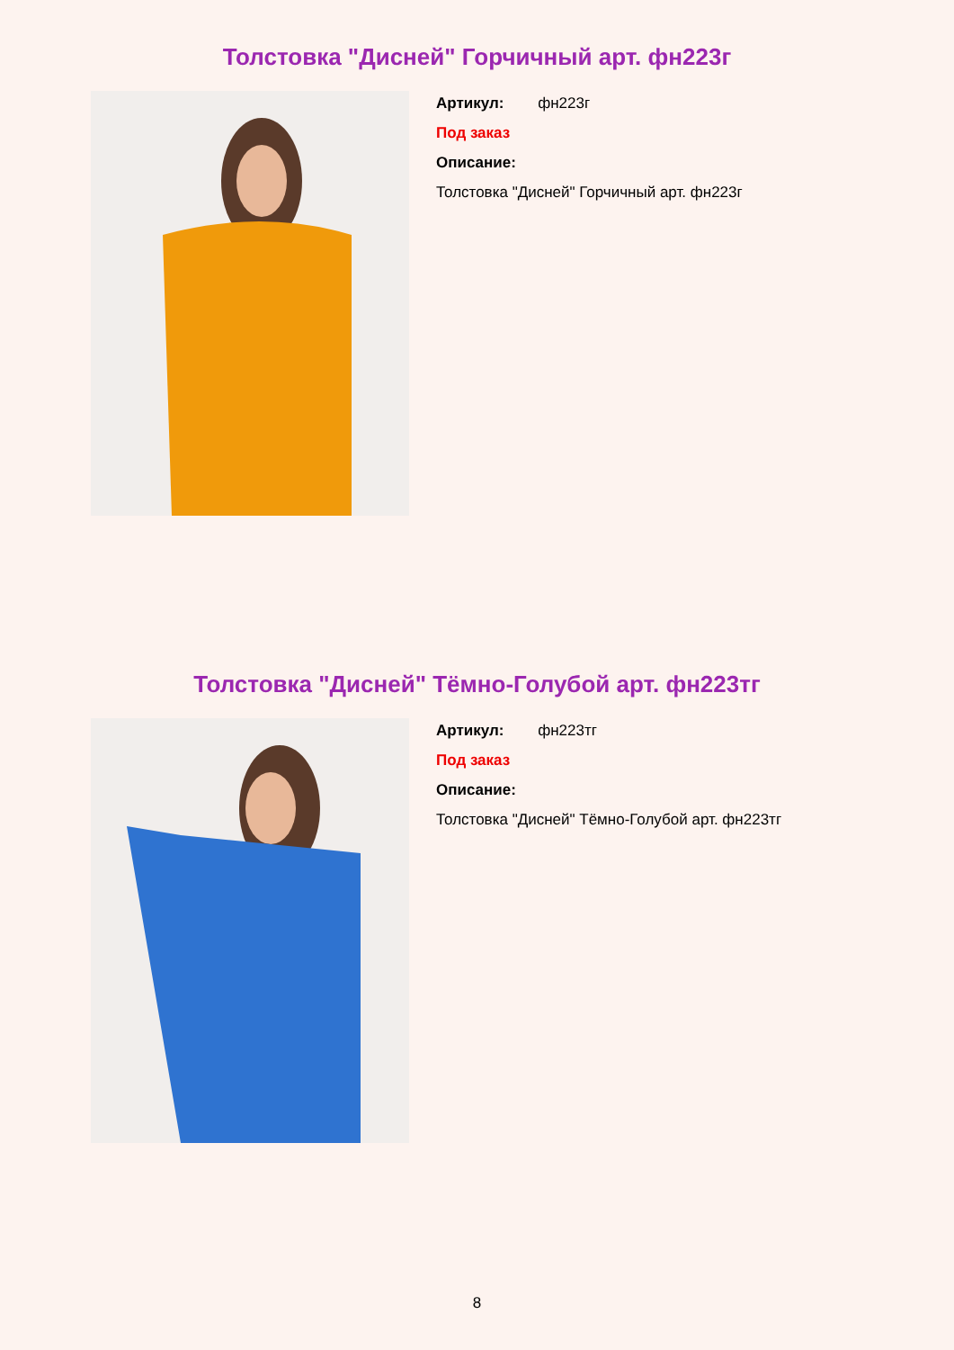Толстовка "Дисней" Горчичный арт. фн223г
Артикул: фн223г
Под заказ
Описание:
Толстовка "Дисней" Горчичный арт. фн223г
Толстовка "Дисней" Тёмно-Голубой арт. фн223тг
Артикул: фн223тг
Под заказ
Описание:
Толстовка "Дисней" Тёмно-Голубой арт. фн223тг
8